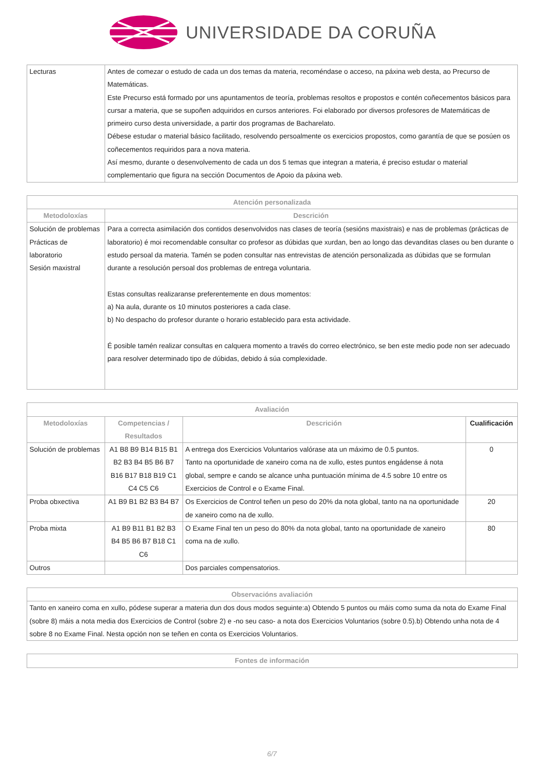UNIVERSIDADE DA CORUÑA
| Lecturas | Antes de comezar o estudo de cada un dos temas da materia, recoméndase o acceso, na páxina web desta, ao Precurso de Matemáticas. Este Precurso está formado por uns apuntamentos de teoría, problemas resoltos e propostos e contén coñecementos básicos para cursar a materia, que se supoñen adquiridos en cursos anteriores. Foi elaborado por diversos profesores de Matemáticas de primeiro curso desta universidade, a partir dos programas de Bacharelato. Débese estudar o material básico facilitado, resolvendo persoalmente os exercicios propostos, como garantía de que se posúen os coñecementos requiridos para a nova materia. Así mesmo, durante o desenvolvemento de cada un dos 5 temas que integran a materia, é preciso estudar o material complementario que figura na sección Documentos de Apoio da páxina web. |
| Atención personalizada | |
| --- | --- |
| Metodoloxías | Descrición |
| Solución de problemas Prácticas de laboratorio Sesión maxistral | Para a correcta asimilación dos contidos desenvolvidos nas clases de teoría (sesións maxistrais) e nas de problemas (prácticas de laboratorio) é moi recomendable consultar co profesor as dúbidas que xurdan, ben ao longo das devanditas clases ou ben durante o estudo persoal da materia. Tamén se poden consultar nas entrevistas de atención personalizada as dúbidas que se formulan durante a resolución persoal dos problemas de entrega voluntaria. Estas consultas realizaranse preferentemente en dous momentos: a) Na aula, durante os 10 minutos posteriores a cada clase. b) No despacho do profesor durante o horario establecido para esta actividade. É posible tamén realizar consultas en calquera momento a través do correo electrónico, se ben este medio pode non ser adecuado para resolver determinado tipo de dúbidas, debido á súa complexidade. |
| Avaliación | | | |
| --- | --- | --- | --- |
| Metodoloxías | Competencias / Resultados | Descrición | Cualificación |
| Solución de problemas | A1 B8 B9 B14 B15 B1 B2 B3 B4 B5 B6 B7 B16 B17 B18 B19 C1 C4 C5 C6 | A entrega dos Exercicios Voluntarios valórase ata un máximo de 0.5 puntos. Tanto na oportunidade de xaneiro coma na de xullo, estes puntos engádense á nota global, sempre e cando se alcance unha puntuación mínima de 4.5 sobre 10 entre os Exercicios de Control e o Exame Final. | 0 |
| Proba obxectiva | A1 B9 B1 B2 B3 B4 B7 | Os Exercicios de Control teñen un peso do 20% da nota global, tanto na na oportunidade de xaneiro como na de xullo. | 20 |
| Proba mixta | A1 B9 B11 B1 B2 B3 B4 B5 B6 B7 B18 C1 C6 | O Exame Final ten un peso do 80% da nota global, tanto na oportunidade de xaneiro coma na de xullo. | 80 |
| Outros | | Dos parciales compensatorios. | |
| Observacións avaliación |
| --- |
| Tanto en xaneiro coma en xullo, pódese superar a materia dun dos dous modos seguinte:a) Obtendo 5 puntos ou máis como suma da nota do Exame Final (sobre 8) máis a nota media dos Exercicios de Control (sobre 2) e -no seu caso- a nota dos Exercicios Voluntarios (sobre 0.5).b) Obtendo unha nota de 4 sobre 8 no Exame Final. Nesta opción non se teñen en conta os Exercicios Voluntarios. |
| Fontes de información |
| --- |
6/7